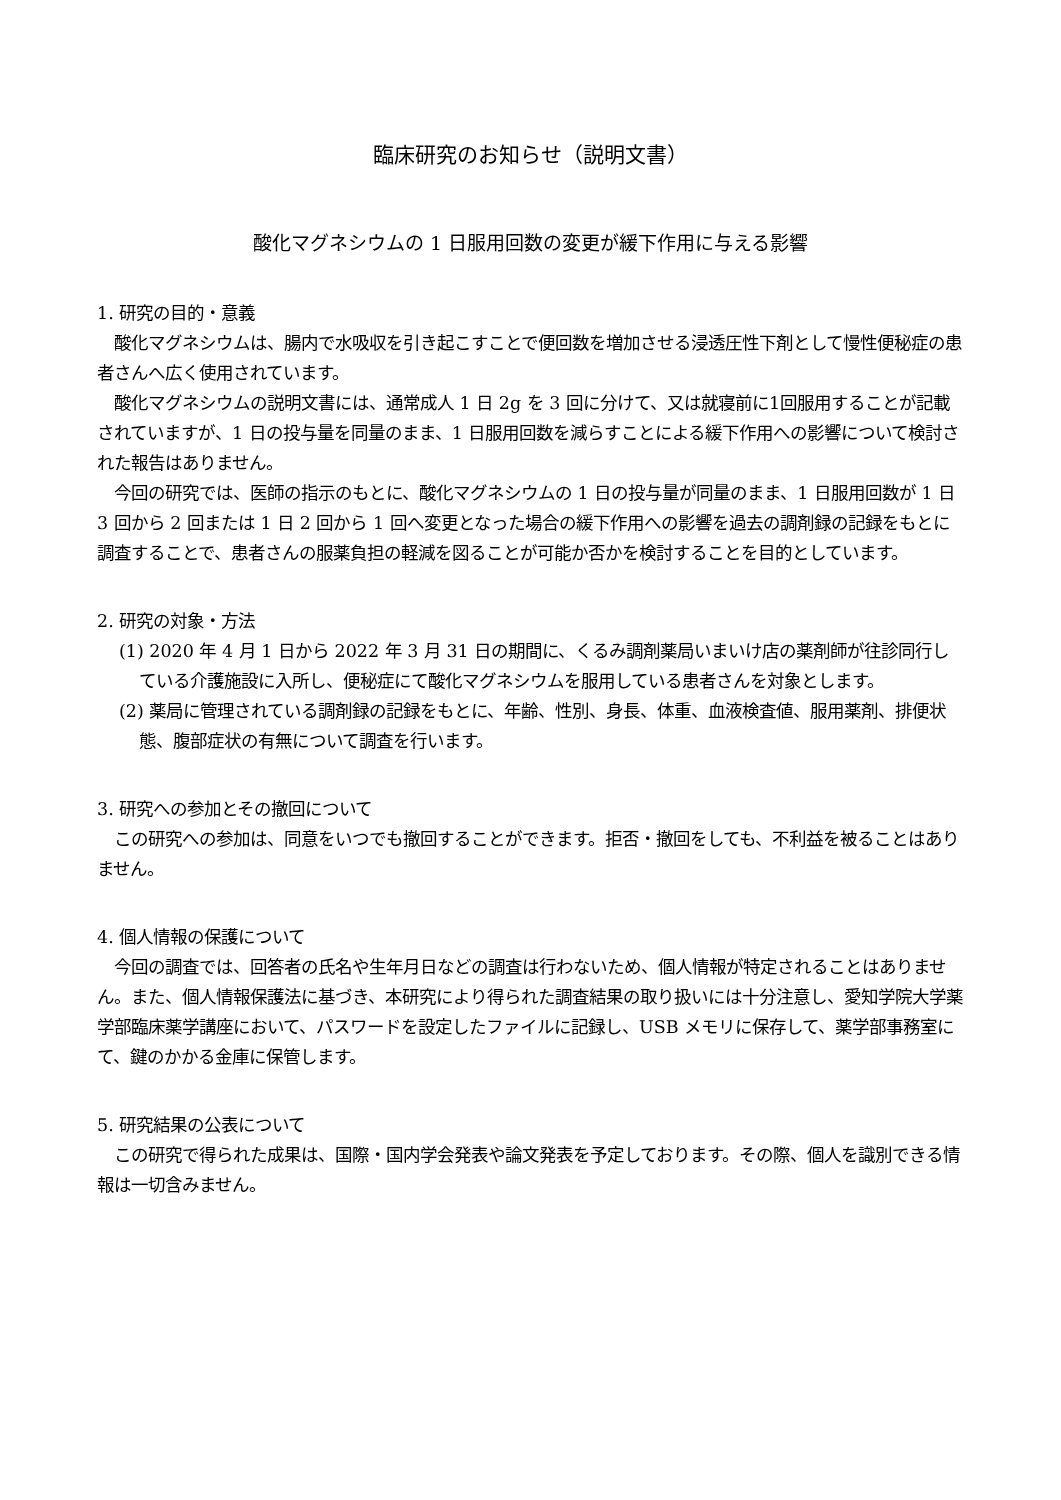臨床研究のお知らせ（説明文書）
酸化マグネシウムの 1 日服用回数の変更が緩下作用に与える影響
1. 研究の目的・意義
　酸化マグネシウムは、腸内で水吸収を引き起こすことで便回数を増加させる浸透圧性下剤として慢性便秘症の患者さんへ広く使用されています。
　酸化マグネシウムの説明文書には、通常成人 1 日 2g を 3 回に分けて、又は就寝前に1回服用することが記載されていますが、1 日の投与量を同量のまま、1 日服用回数を減らすことによる緩下作用への影響について検討された報告はありません。
　今回の研究では、医師の指示のもとに、酸化マグネシウムの 1 日の投与量が同量のまま、1 日服用回数が 1 日 3 回から 2 回または 1 日 2 回から 1 回へ変更となった場合の緩下作用への影響を過去の調剤録の記録をもとに調査することで、患者さんの服薬負担の軽減を図ることが可能か否かを検討することを目的としています。
2. 研究の対象・方法
(1) 2020 年 4 月 1 日から 2022 年 3 月 31 日の期間に、くるみ調剤薬局いまいけ店の薬剤師が往診同行している介護施設に入所し、便秘症にて酸化マグネシウムを服用している患者さんを対象とします。
(2) 薬局に管理されている調剤録の記録をもとに、年齢、性別、身長、体重、血液検査値、服用薬剤、排便状態、腹部症状の有無について調査を行います。
3. 研究への参加とその撤回について
　この研究への参加は、同意をいつでも撤回することができます。拒否・撤回をしても、不利益を被ることはありません。
4. 個人情報の保護について
　今回の調査では、回答者の氏名や生年月日などの調査は行わないため、個人情報が特定されることはありません。また、個人情報保護法に基づき、本研究により得られた調査結果の取り扱いには十分注意し、愛知学院大学薬学部臨床薬学講座において、パスワードを設定したファイルに記録し、USB メモリに保存して、薬学部事務室にて、鍵のかかる金庫に保管します。
5. 研究結果の公表について
　この研究で得られた成果は、国際・国内学会発表や論文発表を予定しております。その際、個人を識別できる情報は一切含みません。